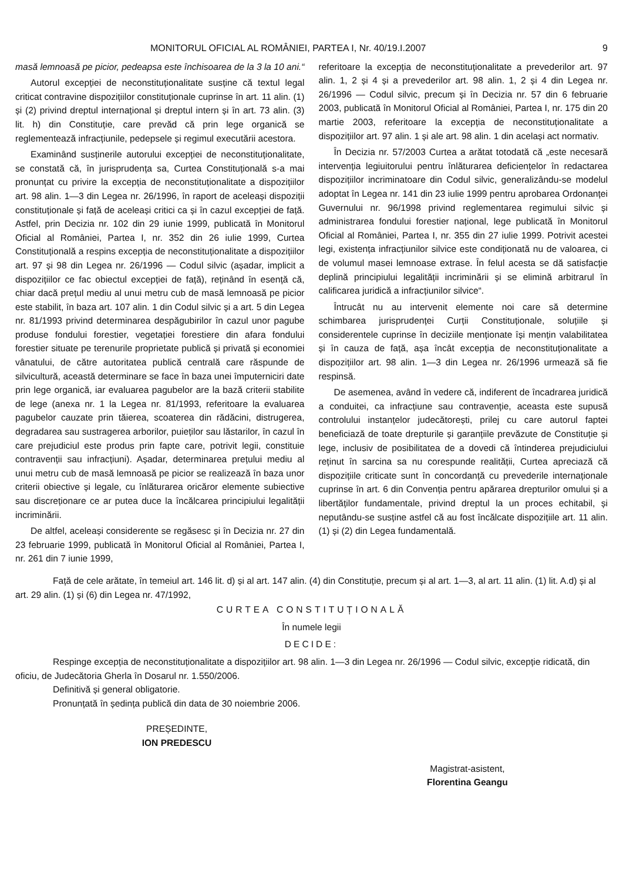MONITORUL OFICIAL AL ROMÂNIEI, PARTEA I, Nr. 40/19.I.2007 9
masă lemnoasă pe picior, pedeapsa este închisoarea de la 3 la 10 ani.“
Autorul excepției de neconstituționalitate susține că textul legal criticat contravine dispozițiilor constituționale cuprinse în art. 11 alin. (1) și (2) privind dreptul internațional și dreptul intern și în art. 73 alin. (3) lit. h) din Constituție, care prevăd că prin lege organică se reglementează infracțiunile, pedepsele și regimul executării acestora.
Examinând susținerile autorului excepției de neconstituționalitate, se constată că, în jurisprudența sa, Curtea Constituțională s-a mai pronunțat cu privire la excepția de neconstituționalitate a dispozițiilor art. 98 alin. 1—3 din Legea nr. 26/1996, în raport de aceleași dispoziții constituționale și față de aceleași critici ca și în cazul excepției de față. Astfel, prin Decizia nr. 102 din 29 iunie 1999, publicată în Monitorul Oficial al României, Partea I, nr. 352 din 26 iulie 1999, Curtea Constituțională a respins excepția de neconstituționalitate a dispozițiilor art. 97 și 98 din Legea nr. 26/1996 — Codul silvic (așadar, implicit a dispozițiilor ce fac obiectul excepției de față), reținând în esență că, chiar dacă prețul mediu al unui metru cub de masă lemnoasă pe picior este stabilit, în baza art. 107 alin. 1 din Codul silvic și a art. 5 din Legea nr. 81/1993 privind determinarea despăgubirilor în cazul unor pagube produse fondului forestier, vegetației forestiere din afara fondului forestier situate pe terenurile proprietate publică și privată și economiei vânatului, de către autoritatea publică centrală care răspunde de silvicultură, această determinare se face în baza unei împuterniciri date prin lege organică, iar evaluarea pagubelor are la bază criterii stabilite de lege (anexa nr. 1 la Legea nr. 81/1993, referitoare la evaluarea pagubelor cauzate prin tăierea, scoaterea din rădăcini, distrugerea, degradarea sau sustragerea arborilor, puieților sau lăstarilor, în cazul în care prejudiciul este produs prin fapte care, potrivit legii, constituie contravenții sau infracțiuni). Așadar, determinarea prețului mediu al unui metru cub de masă lemnoasă pe picior se realizează în baza unor criterii obiective și legale, cu înlăturarea oricăror elemente subiective sau discreționare ce ar putea duce la încălcarea principiului legalității incriminării.
De altfel, aceleași considerente se regăsesc și în Decizia nr. 27 din 23 februarie 1999, publicată în Monitorul Oficial al României, Partea I, nr. 261 din 7 iunie 1999,
referitoare la excepția de neconstituționalitate a prevederilor art. 97 alin. 1, 2 și 4 și a prevederilor art. 98 alin. 1, 2 și 4 din Legea nr. 26/1996 — Codul silvic, precum și în Decizia nr. 57 din 6 februarie 2003, publicată în Monitorul Oficial al României, Partea I, nr. 175 din 20 martie 2003, referitoare la excepția de neconstituționalitate a dispozițiilor art. 97 alin. 1 și ale art. 98 alin. 1 din același act normativ.
În Decizia nr. 57/2003 Curtea a arătat totodată că „este necesară intervenția legiuitorului pentru înlăturarea deficiențelor în redactarea dispozițiilor incriminatoare din Codul silvic, generalizându-se modelul adoptat în Legea nr. 141 din 23 iulie 1999 pentru aprobarea Ordonanței Guvernului nr. 96/1998 privind reglementarea regimului silvic și administrarea fondului forestier național, lege publicată în Monitorul Oficial al României, Partea I, nr. 355 din 27 iulie 1999. Potrivit acestei legi, existența infracțiunilor silvice este condiționată nu de valoarea, ci de volumul masei lemnoase extrase. În felul acesta se dă satisfacție deplină principiului legalității incriminării și se elimină arbitrarul în calificarea juridică a infracțiunilor silvice“.
Întrucât nu au intervenit elemente noi care să determine schimbarea jurisprudenței Curții Constituționale, soluțiile și considerentele cuprinse în deciziile menționate își mențin valabilitatea și în cauza de față, așa încât excepția de neconstituționalitate a dispozițiilor art. 98 alin. 1—3 din Legea nr. 26/1996 urmează să fie respinsă.
De asemenea, având în vedere că, indiferent de încadrarea juridică a conduitei, ca infracțiune sau contravenție, aceasta este supusă controlului instanțelor judecătorești, prilej cu care autorul faptei beneficiază de toate drepturile și garanțiile prevăzute de Constituție și lege, inclusiv de posibilitatea de a dovedi că întinderea prejudiciului reținut în sarcina sa nu corespunde realității, Curtea apreciază că dispozițiile criticate sunt în concordanță cu prevederile internaționale cuprinse în art. 6 din Convenția pentru apărarea drepturilor omului și a libertăților fundamentale, privind dreptul la un proces echitabil, și neputându-se susține astfel că au fost încălcate dispozițiile art. 11 alin. (1) și (2) din Legea fundamentală.
Față de cele arătate, în temeiul art. 146 lit. d) și al art. 147 alin. (4) din Constituție, precum și al art. 1—3, al art. 11 alin. (1) lit. A.d) și al art. 29 alin. (1) și (6) din Legea nr. 47/1992,
CURTEA CONSTITUȚIONALĂ
În numele legii
DECIDE:
Respinge excepția de neconstituționalitate a dispozițiilor art. 98 alin. 1—3 din Legea nr. 26/1996 — Codul silvic, excepție ridicată, din oficiu, de Judecătoria Gherla în Dosarul nr. 1.550/2006.
Definitivă și general obligatorie.
Pronunțată în ședința publică din data de 30 noiembrie 2006.
PREȘEDINTE,
ION PREDESCU
Magistrat-asistent,
Florentina Geangu